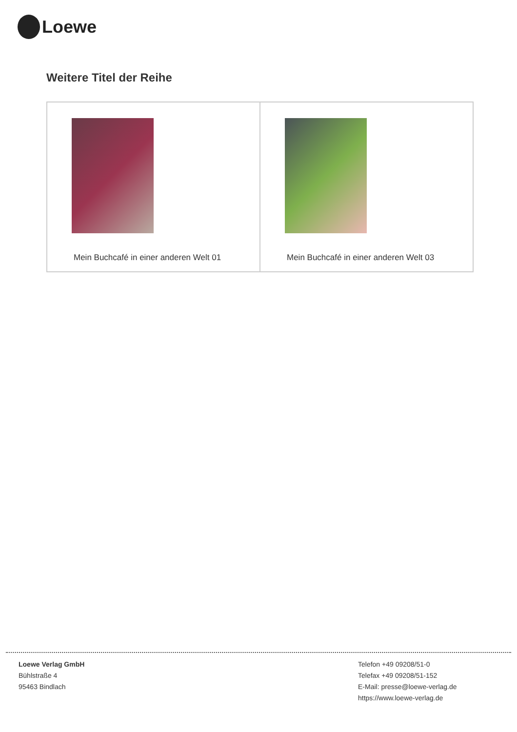Loewe
Weitere Titel der Reihe
| Mein Buchcafé in einer anderen Welt 01 | Mein Buchcafé in einer anderen Welt 03 |
Loewe Verlag GmbH
Bühlstraße 4
95463 Bindlach
Telefon +49 09208/51-0
Telefax +49 09208/51-152
E-Mail: presse@loewe-verlag.de
https://www.loewe-verlag.de